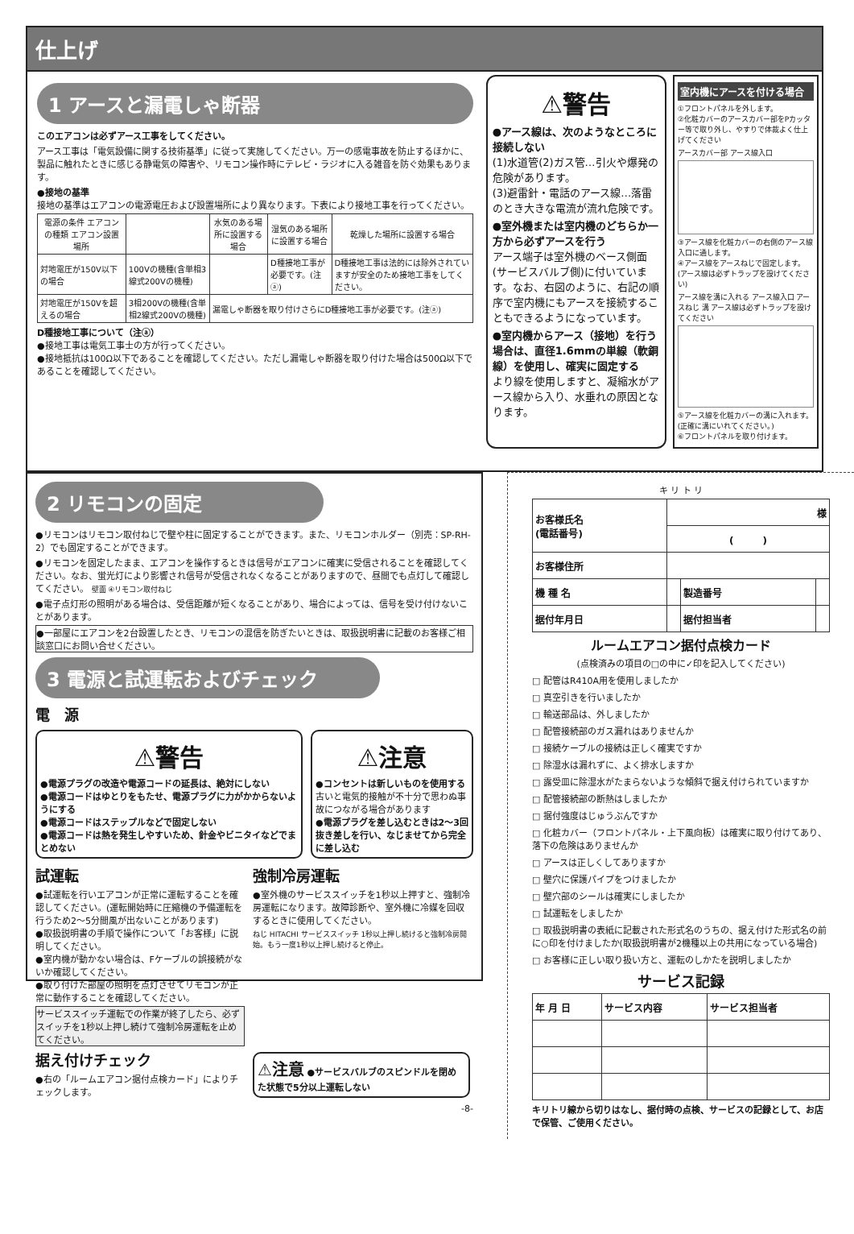仕上げ
1 アースと漏電しゃ断器
このエアコンは必ずアース工事をしてください。
アース工事は「電気設備に関する技術基準」に従って実施してください。万一の感電事故を防止するほかに、製品に触れたときに感じる静電気の障害や、リモコン操作時にテレビ・ラジオに入る雑音を防ぐ効果もあります。
●接地の基準
接地の基準はエアコンの電源電圧および設置場所により異なります。下表により接地工事を行ってください。
| 電源の条件 エアコンの種類 エアコン設置場所 | | 水気のある場所に設置する場合 | 湿気のある場所に設置する場合 | 乾燥した場所に設置する場合 |
| --- | --- | --- | --- | --- |
| 対地電圧が150V以下の場合 | 100Vの機種(含単相3線式200Vの機種) | | D種接地工事が必要です。(注ⓐ) | D種接地工事は法的には除外されていますが安全のため接地工事をしてください。 |
| 対地電圧が150Vを超えるの場合 | 3相200Vの機種(含単相2線式200Vの機種) | 漏電しゃ断器を取り付けさらにD種接地工事が必要です。(注ⓐ) | | |
D種接地工事について（注ⓐ）
●接地工事は電気工事士の方が行ってください。
●接地抵抗は100Ω以下であることを確認してください。ただし漏電しゃ断器を取り付けた場合は500Ω以下であることを確認してください。
⚠警告
●アース線は、次のようなところに接続しない
(1)水道管(2)ガス管…引火や爆発の危険があります。
(3)避雷針・電話のアース線…落雷のとき大きな電流が流れ危険です。
●室外機または室内機のどちらか一方から必ずアースを行う
アース端子は室外機のベース側面(サービスバルブ側)に付いています。なお、右図のように、右記の順序で室内機にもアースを接続することもできるようになっています。
●室内機からアース（接地）を行う場合は、直径1.6mmの単線（軟銅線）を使用し、確実に固定する
より線を使用しますと、凝縮水がアース線から入り、水垂れの原因となります。
室内機にアースを付ける場合
①フロントパネルを外します。
②化粧カバーのアースカバー部をPカッター等で取り外し、やすりで体裁よく仕上げてください
アースカバー部 アース線入口
③アース線を化粧カバーの右側のアース線入口に通します。
④アース線をアースねじで固定します。(アース線は必ずトラップを設けてください)
アース線を溝に入れる アース線入口 アースねじ 溝 アース線は必ずトラップを設けてください
⑤アース線を化粧カバーの溝に入れます。(正確に溝にいれてください。)
⑥フロントパネルを取り付けます。
2 リモコンの固定
●リモコンはリモコン取付ねじで壁や柱に固定することができます。また、リモコンホルダー（別売：SP-RH-2）でも固定することができます。
●リモコンを固定したまま、エアコンを操作するときは信号がエアコンに確実に受信されることを確認してください。なお、蛍光灯により影響され信号が受信されなくなることがありますので、昼間でも点灯して確認してください。 壁面 ④リモコン取付ねじ
●電子点灯形の照明がある場合は、受信距離が短くなることがあり、場合によっては、信号を受け付けないことがあります。
●一部屋にエアコンを2台設置したとき、リモコンの混信を防ぎたいときは、取扱説明書に記載のお客様ご相談窓口にお問い合せください。
3 電源と試運転およびチェック
電　源
⚠警告
●電源プラグの改造や電源コードの延長は、絶対にしない
●電源コードはゆとりをもたせ、電源プラグに力がかからないようにする
●電源コードはステップルなどで固定しない
●電源コードは熱を発生しやすいため、針金やビニタイなどでまとめない
⚠注意
●コンセントは新しいものを使用する
古いと電気的接触が不十分で思わぬ事故につながる場合があります
●電源プラグを差し込むときは2～3回抜き差しを行い、なじませてから完全に差し込む
試運転
●試運転を行いエアコンが正常に運転することを確認してください。(運転開始時に圧縮機の予備運転を行うため2～5分間風が出ないことがあります)
●取扱説明書の手順で操作について「お客様」に説明してください。
●室内機が動かない場合は、Fケーブルの誤接続がないか確認してください。
●取り付けた部屋の照明を点灯させてリモコンが正常に動作することを確認してください。
サービススイッチ運転での作業が終了したら、必ずスイッチを1秒以上押し続けて強制冷房運転を止めてください。
据え付けチェック
●右の「ルームエアコン据付点検カード」によりチェックします。
強制冷房運転
●室外機のサービススイッチを1秒以上押すと、強制冷房運転になります。故障診断や、室外機に冷媒を回収するときに使用してください。
ねじ HITACHI サービススイッチ 1秒以上押し続けると強制冷房開始。もう一度1秒以上押し続けると停止。
⚠注意 ●サービスバルブのスピンドルを閉めた状態で5分以上運転しない
-8-
キ リ ト リ
| お客様氏名 (電話番号) | 様 | | |
| | ( ) | | |
| お客様住所 | | | |
| 機 種 名 | | 製造番号 | |
| 据付年月日 | | 据付担当者 | |
ルームエアコン据付点検カード
(点検済みの項目の□の中に✓印を記入してください)
□ 配管はR410A用を使用しましたか
□ 真空引きを行いましたか
□ 輸送部品は、外しましたか
□ 配管接続部のガス漏れはありませんか
□ 接続ケーブルの接続は正しく確実ですか
□ 除湿水は漏れずに、よく排水しますか
□ 露受皿に除湿水がたまらないような傾斜で据え付けられていますか
□ 配管接続部の断熱はしましたか
□ 据付強度はじゅうぶんですか
□ 化粧カバー（フロントパネル・上下風向板）は確実に取り付けてあり、落下の危険はありませんか
□ アースは正しくしてありますか
□ 壁穴に保護パイプをつけましたか
□ 壁穴部のシールは確実にしましたか
□ 試運転をしましたか
□ 取扱説明書の表紙に記載された形式名のうちの、据え付けた形式名の前に○印を付けましたか(取扱説明書が2機種以上の共用になっている場合)
□ お客様に正しい取り扱い方と、運転のしかたを説明しましたか
サービス記録
| 年 月 日 | サービス内容 | サービス担当者 |
キリトリ線から切りはなし、据付時の点検、サービスの記録として、お店で保管、ご使用ください。